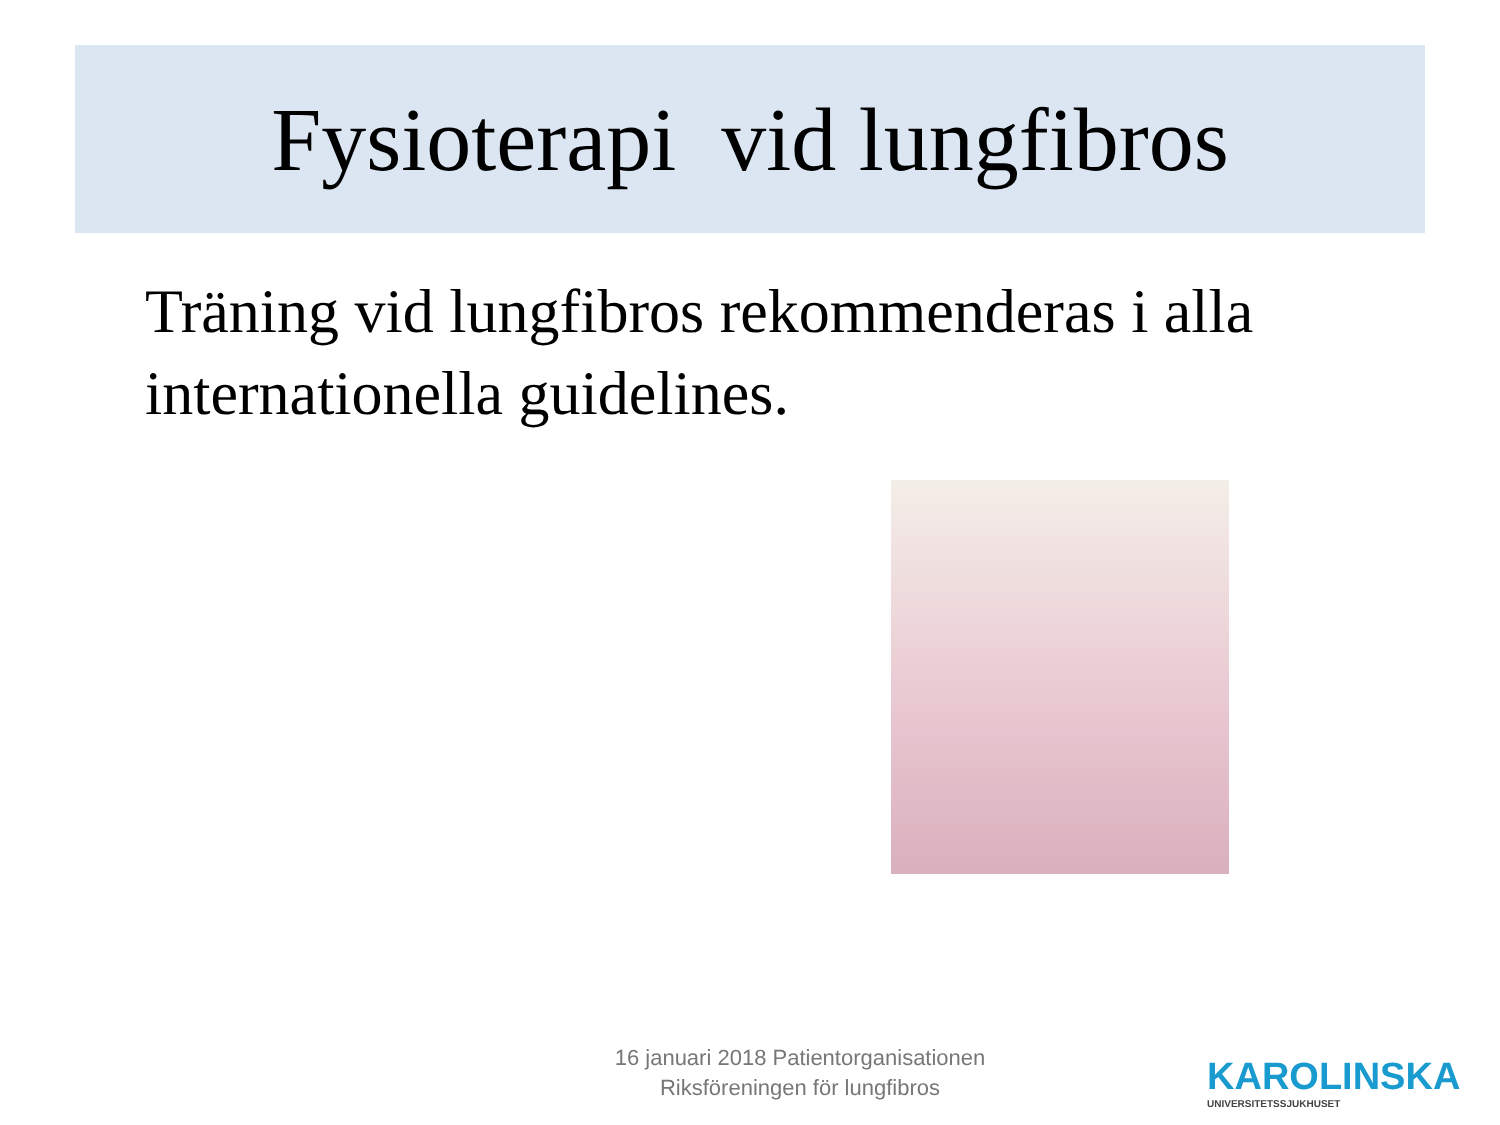Fysioterapi vid lungfibros
Träning vid lungfibros rekommenderas i alla internationella guidelines.
16 januari 2018 Patientorganisationen
Riksföreningen för lungfibros
KAROLINSKA
UNIVERSITETSSJUKHUSET